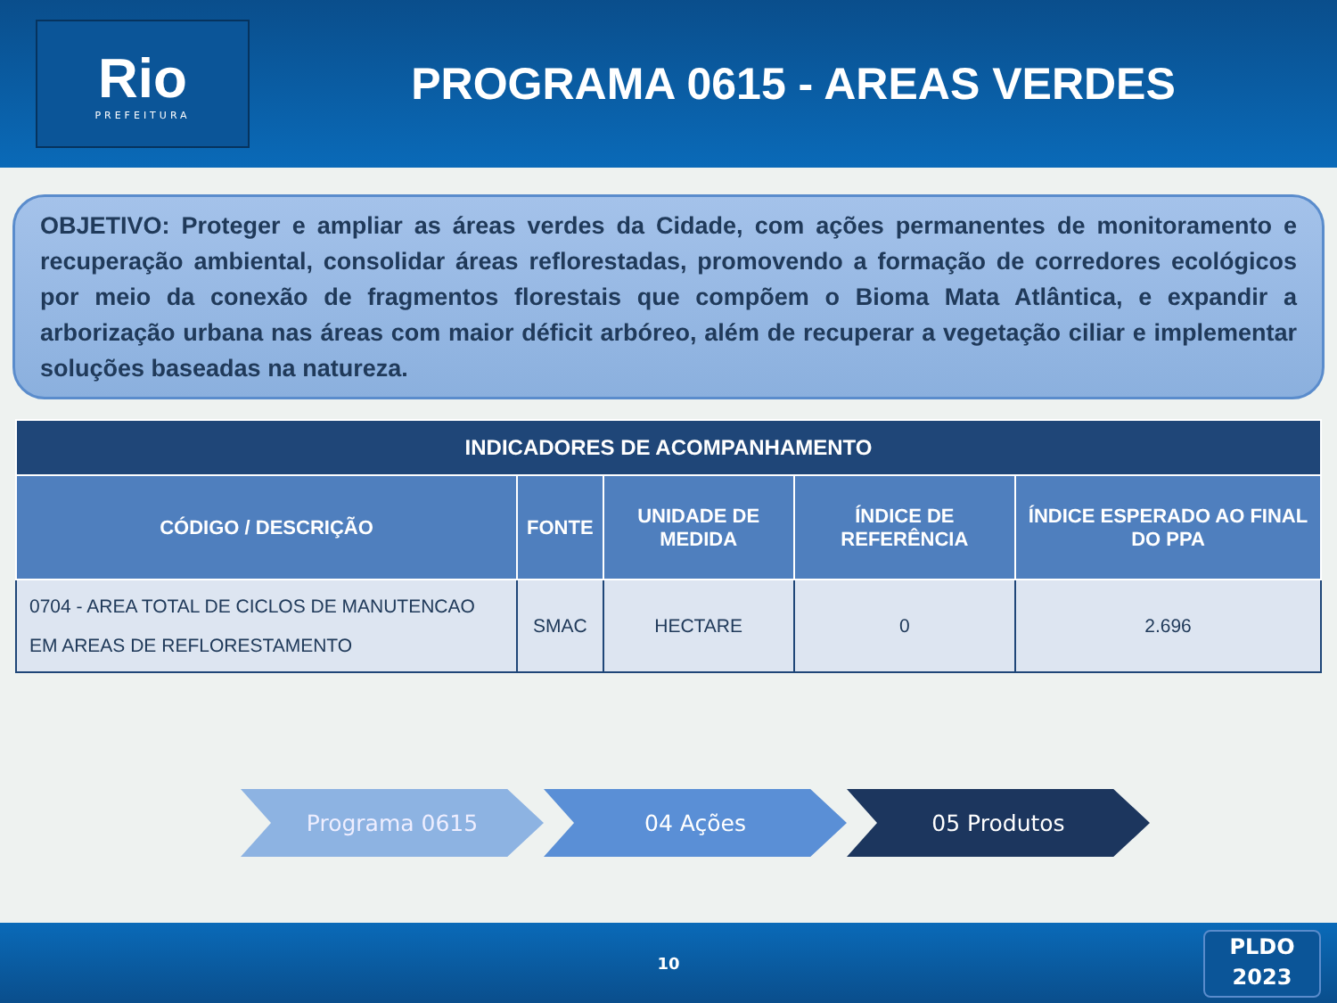Rio
PREFEITURA
PROGRAMA 0615 - AREAS VERDES
OBJETIVO: Proteger e ampliar as áreas verdes da Cidade, com ações permanentes de monitoramento e recuperação ambiental, consolidar áreas reflorestadas, promovendo a formação de corredores ecológicos por meio da conexão de fragmentos florestais que compõem o Bioma Mata Atlântica, e expandir a arborização urbana nas áreas com maior déficit arbóreo, além de recuperar a vegetação ciliar e implementar soluções baseadas na natureza.
| INDICADORES DE ACOMPANHAMENTO | | | | |
| --- | --- | --- | --- | --- |
| CÓDIGO / DESCRIÇÃO | FONTE | UNIDADE DE MEDIDA | ÍNDICE DE REFERÊNCIA | ÍNDICE ESPERADO AO FINAL DO PPA |
| 0704 - AREA TOTAL DE CICLOS DE MANUTENCAO EM AREAS DE REFLORESTAMENTO | SMAC | HECTARE | 0 | 2.696 |
Programa 0615 04 Ações 05 Produtos
10
PLDO
2023